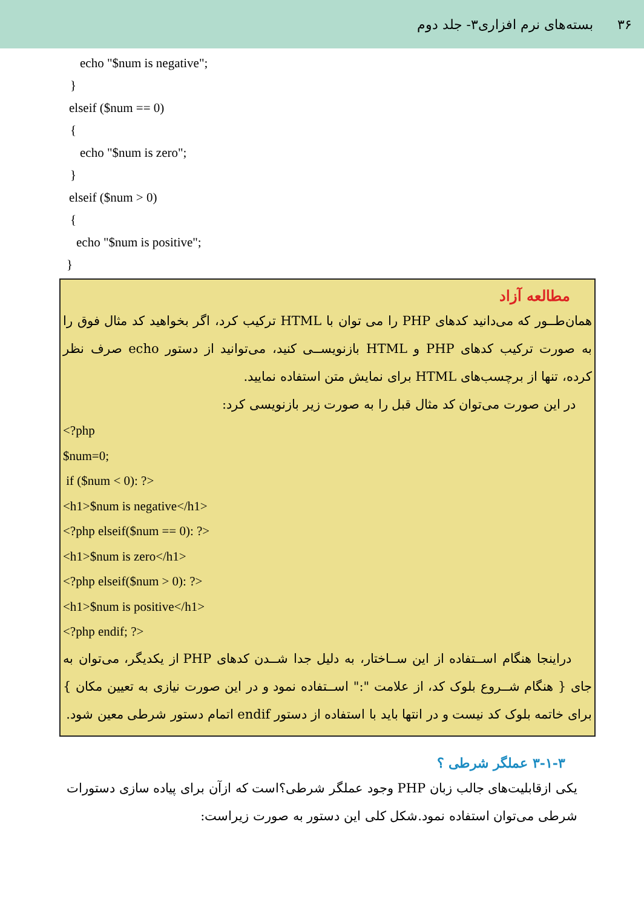۳۶ بسته‌های نرم افزاری۳- جلد دوم
echo "$num is negative";
}
elseif ($num == 0)
{
echo "$num is zero";
}
elseif ($num > 0)
{
echo "$num is positive";
}
مطالعه آزاد
همان‌طــور که می‌دانید کدهای PHP را می توان با HTML ترکیب کرد، اگر بخواهید کد مثال فوق را به صورت ترکیب کدهای PHP و HTML بازنویســی کنید، می‌توانید از دستور echo صرف نظر کرده، تنها از برچسب‌های HTML برای نمایش متن استفاده نمایید.
در این صورت می‌توان کد مثال قبل را به صورت زیر بازنویسی کرد:
<?php
$num=0;
if ($num < 0): ?>
<h1>$num is negative</h1>
<?php elseif($num == 0): ?>
<h1>$num is zero</h1>
<?php elseif($num > 0): ?>
<h1>$num is positive</h1>
<?php endif; ?>
دراینجا هنگام اســتفاده از این ســاختار، به دلیل جدا شــدن کدهای PHP از یکدیگر، می‌توان به جای { هنگام شــروع بلوک کد، از علامت ":" اســتفاده نمود و در این صورت نیازی به تعیین مکان } برای خاتمه بلوک کد نیست و در انتها باید با استفاده از دستور endif اتمام دستور شرطی معین شود.
۳-۱-۳ عملگر شرطی ؟
یکی ازقابلیت‌های جالب زبان PHP وجود عملگر شرطی؟است که ازآن برای پیاده سازی دستورات شرطی می‌توان استفاده نمود.شکل کلی این دستور به صورت زیراست: